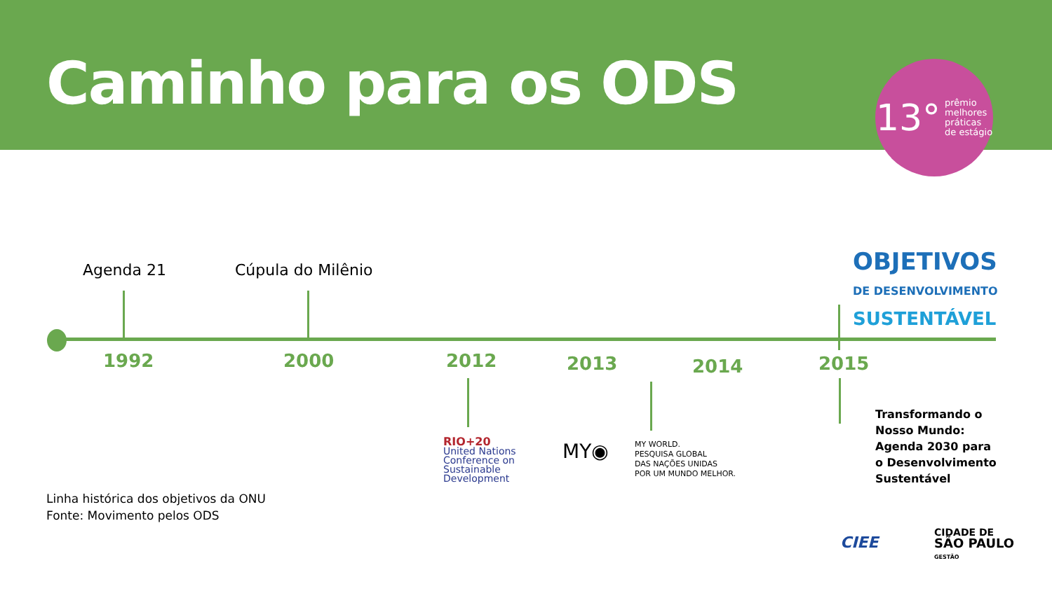Caminho para os ODS
13° prêmio
melhores
práticas
de estágio
Agenda 21 Cúpula do Milênio
OBJETIVOS
DE DESENVOLVIMENTO
SUSTENTÁVEL
1992 2000 2012 2013 2014 2015
RIO+20
United Nations
Conference on
Sustainable
Development
MY◉
MY WORLD.
PESQUISA GLOBAL
DAS NAÇÕES UNIDAS
POR UM MUNDO MELHOR.
Transformando o
Nosso Mundo:
Agenda 2030 para
o Desenvolvimento
Sustentável
Linha histórica dos objetivos da ONU
Fonte: Movimento pelos ODS
CIEE
CIDADE DE
SÃO PAULO
GESTÃO